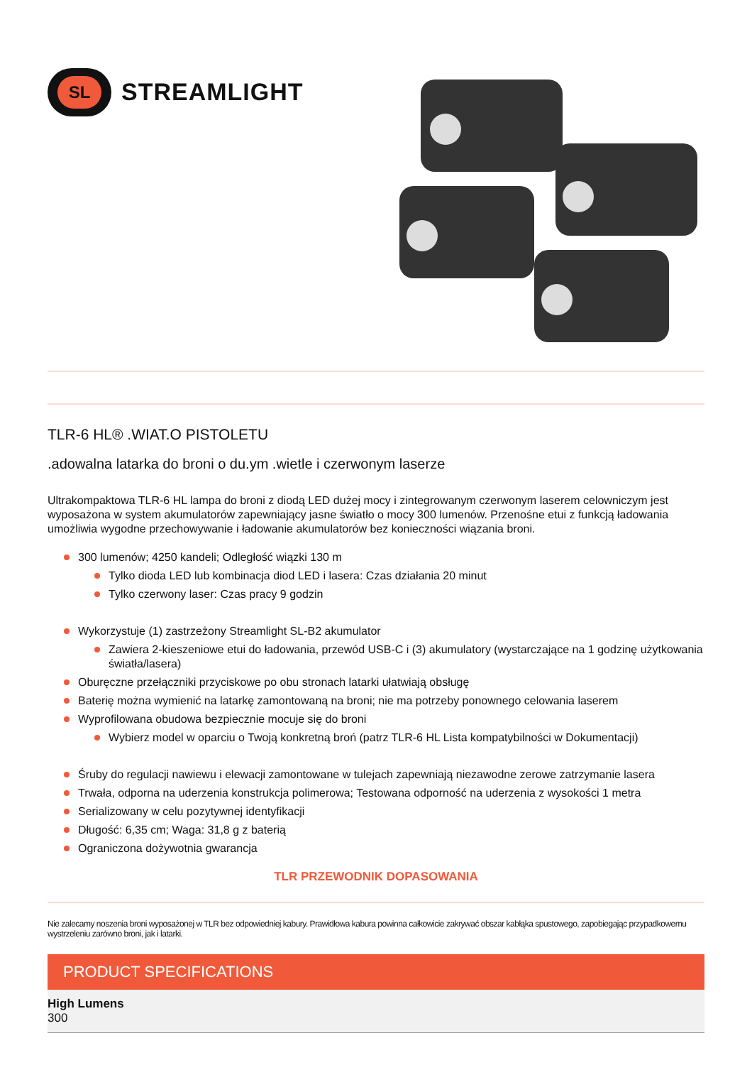SL
STREAMLIGHT
TLR-6 HL® .WIAT.O PISTOLETU
.adowalna latarka do broni o du.ym .wietle i czerwonym laserze
Ultrakompaktowa TLR-6 HL lampa do broni z diodą LED dużej mocy i zintegrowanym czerwonym laserem celowniczym jest wyposażona w system akumulatorów zapewniający jasne światło o mocy 300 lumenów. Przenośne etui z funkcją ładowania umożliwia wygodne przechowywanie i ładowanie akumulatorów bez konieczności wiązania broni.
300 lumenów; 4250 kandeli; Odległość wiązki 130 m
Tylko dioda LED lub kombinacja diod LED i lasera: Czas działania 20 minut
Tylko czerwony laser: Czas pracy 9 godzin
Wykorzystuje (1) zastrzeżony Streamlight SL-B2 akumulator
Zawiera 2-kieszeniowe etui do ładowania, przewód USB-C i (3) akumulatory (wystarczające na 1 godzinę użytkowania światła/lasera)
Oburęczne przełączniki przyciskowe po obu stronach latarki ułatwiają obsługę
Baterię można wymienić na latarkę zamontowaną na broni; nie ma potrzeby ponownego celowania laserem
Wyprofilowana obudowa bezpiecznie mocuje się do broni
Wybierz model w oparciu o Twoją konkretną broń (patrz TLR-6 HL Lista kompatybilności w Dokumentacji)
Śruby do regulacji nawiewu i elewacji zamontowane w tulejach zapewniają niezawodne zerowe zatrzymanie lasera
Trwała, odporna na uderzenia konstrukcja polimerowa; Testowana odporność na uderzenia z wysokości 1 metra
Serializowany w celu pozytywnej identyfikacji
Długość: 6,35 cm; Waga: 31,8 g z baterią
Ograniczona dożywotnia gwarancja
TLR PRZEWODNIK DOPASOWANIA
Nie zalecamy noszenia broni wyposażonej w TLR bez odpowiedniej kabury. Prawidłowa kabura powinna całkowicie zakrywać obszar kabłąka spustowego, zapobiegając przypadkowemu wystrzeleniu zarówno broni, jak i latarki.
PRODUCT SPECIFICATIONS
High Lumens
300